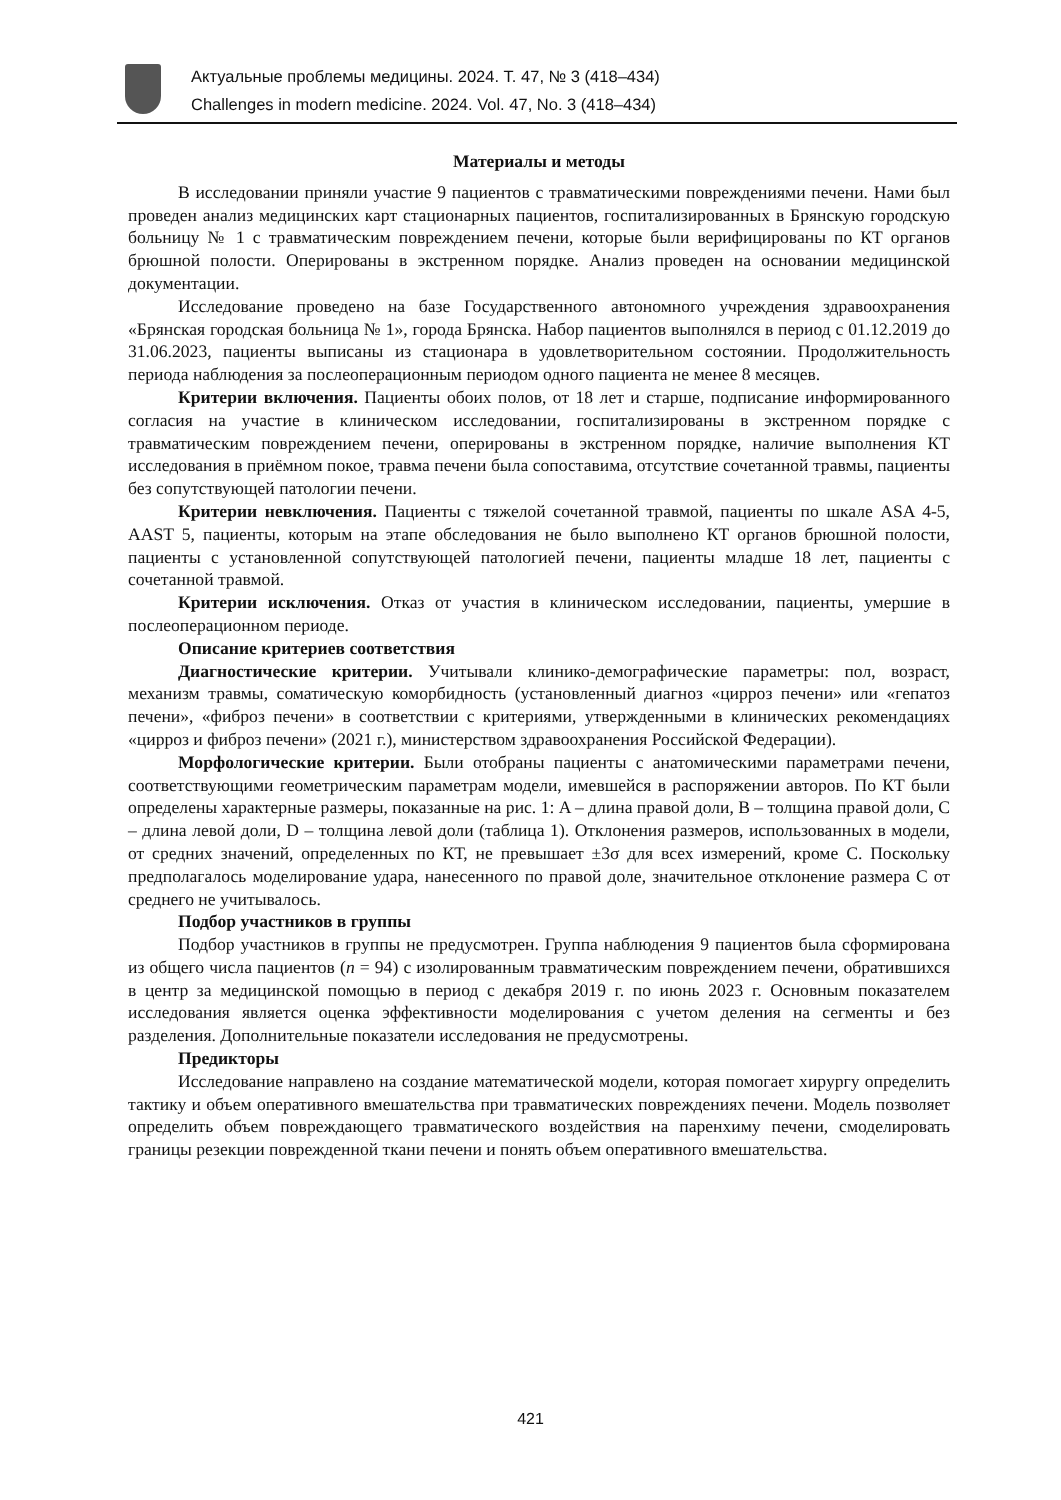Актуальные проблемы медицины. 2024. Т. 47, № 3 (418–434)
Challenges in modern medicine. 2024. Vol. 47, No. 3 (418–434)
Материалы и методы
В исследовании приняли участие 9 пациентов с травматическими повреждениями печени. Нами был проведен анализ медицинских карт стационарных пациентов, госпитализированных в Брянскую городскую больницу № 1 с травматическим повреждением печени, которые были верифицированы по КТ органов брюшной полости. Оперированы в экстренном порядке. Анализ проведен на основании медицинской документации.
Исследование проведено на базе Государственного автономного учреждения здравоохранения «Брянская городская больница № 1», города Брянска. Набор пациентов выполнялся в период с 01.12.2019 до 31.06.2023, пациенты выписаны из стационара в удовлетворительном состоянии. Продолжительность периода наблюдения за послеоперационным периодом одного пациента не менее 8 месяцев.
Критерии включения. Пациенты обоих полов, от 18 лет и старше, подписание информированного согласия на участие в клиническом исследовании, госпитализированы в экстренном порядке с травматическим повреждением печени, оперированы в экстренном порядке, наличие выполнения КТ исследования в приёмном покое, травма печени была сопоставима, отсутствие сочетанной травмы, пациенты без сопутствующей патологии печени.
Критерии невключения. Пациенты с тяжелой сочетанной травмой, пациенты по шкале ASA 4-5, AAST 5, пациенты, которым на этапе обследования не было выполнено КТ органов брюшной полости, пациенты с установленной сопутствующей патологией печени, пациенты младше 18 лет, пациенты с сочетанной травмой.
Критерии исключения. Отказ от участия в клиническом исследовании, пациенты, умершие в послеоперационном периоде.
Описание критериев соответствия
Диагностические критерии. Учитывали клинико-демографические параметры: пол, возраст, механизм травмы, соматическую коморбидность (установленный диагноз «цирроз печени» или «гепатоз печени», «фиброз печени» в соответствии с критериями, утвержденными в клинических рекомендациях «цирроз и фиброз печени» (2021 г.), министерством здравоохранения Российской Федерации).
Морфологические критерии. Были отобраны пациенты с анатомическими параметрами печени, соответствующими геометрическим параметрам модели, имевшейся в распоряжении авторов. По КТ были определены характерные размеры, показанные на рис. 1: A – длина правой доли, B – толщина правой доли, C – длина левой доли, D – толщина левой доли (таблица 1). Отклонения размеров, использованных в модели, от средних значений, определенных по КТ, не превышает ±3σ для всех измерений, кроме C. Поскольку предполагалось моделирование удара, нанесенного по правой доле, значительное отклонение размера C от среднего не учитывалось.
Подбор участников в группы
Подбор участников в группы не предусмотрен. Группа наблюдения 9 пациентов была сформирована из общего числа пациентов (n = 94) с изолированным травматическим повреждением печени, обратившихся в центр за медицинской помощью в период с декабря 2019 г. по июнь 2023 г. Основным показателем исследования является оценка эффективности моделирования с учетом деления на сегменты и без разделения. Дополнительные показатели исследования не предусмотрены.
Предикторы
Исследование направлено на создание математической модели, которая помогает хирургу определить тактику и объем оперативного вмешательства при травматических повреждениях печени. Модель позволяет определить объем повреждающего травматического воздействия на паренхиму печени, смоделировать границы резекции поврежденной ткани печени и понять объем оперативного вмешательства.
421